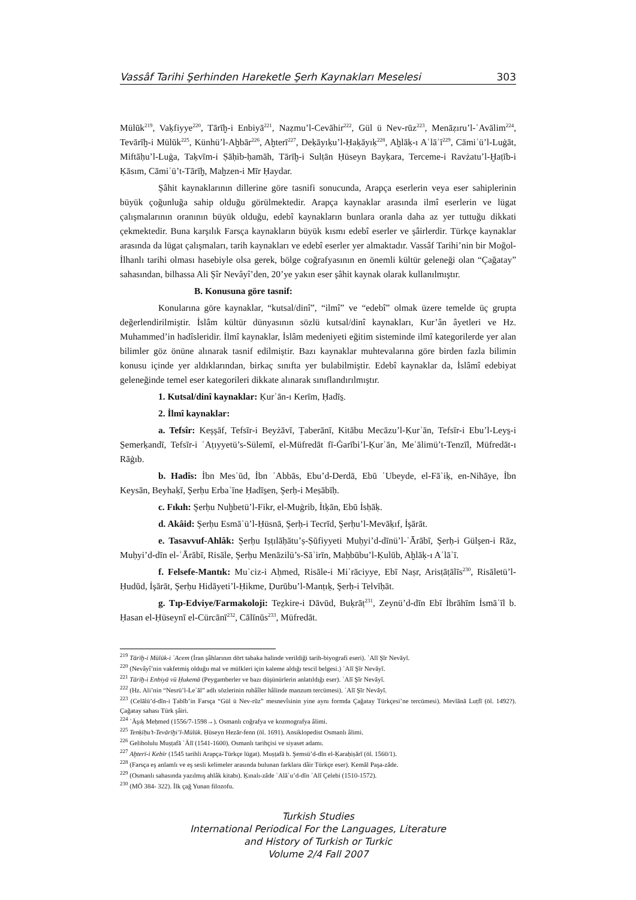Vassâf Tarihi Şerhinden Hareketle Şerh Kaynakları Meselesi 303
Mülūk<sup>219</sup>, Vaḳfiyye<sup>220</sup>, Tārīḫ-i Enbiyā<sup>221</sup>, Naẓmu’l-Cevāhir<sup>222</sup>, Gül ü Nev-rūz<sup>223</sup>, Menāẓıru’l-ʿAvālim<sup>224</sup>, Tevārīḫ-i Mülūk<sup>225</sup>, Künhü’l-Aḫbār<sup>226</sup>, Aḫterī<sup>227</sup>, Deḳāyıḳu’l-Ḥaḳāyıḳ<sup>228</sup>, Aḫlāḳ-ı Aʿlāʾī<sup>229</sup>, Cāmiʿü’l-Luġāt, Miftāḥu’l-Luġa, Taḳvīm-i Ṣāḥib-ḥamāh, Tārīḫ-i Sulṭān Ḥüseyn Bayḳara, Terceme-i Ravżatu’l-Ḫaṭīb-i Ḳāsım, Cāmiʿü’t-Tārīḫ, Maḫzen-i Mīr Ḥaydar.
Şâhit kaynaklarının dillerine göre tasnifi sonucunda, Arapça eserlerin veya eser sahiplerinin büyük çoğunluğa sahip olduğu görülmektedir. Arapça kaynaklar arasında ilmî eserlerin ve lügat çalışmalarının oranının büyük olduğu, edebî kaynakların bunlara oranla daha az yer tuttuğu dikkati çekmektedir. Buna karşılık Farsça kaynakların büyük kısmı edebî eserler ve şâirlerdir. Türkçe kaynaklar arasında da lügat çalışmaları, tarih kaynakları ve edebî eserler yer almaktadır. Vassâf Tarihi’nin bir Moğol-İlhanlı tarihi olması hasebiyle olsa gerek, bölge coğrafyasının en önemli kültür geleneği olan “Çağatay” sahasından, bilhassa Ali Şîr Nevâyî’den, 20’ye yakın eser şâhit kaynak olarak kullanılmıştır.
B. Konusuna göre tasnif:
Konularına göre kaynaklar, “kutsal/dinî”, “ilmî” ve “edebî” olmak üzere temelde üç grupta değerlendirilmiştir. İslâm kültür dünyasının sözlü kutsal/dinî kaynakları, Kur’ân âyetleri ve Hz. Muhammed’in hadîsleridir. İlmî kaynaklar, İslâm medeniyeti eğitim sisteminde ilmî kategorilerde yer alan bilimler göz önüne alınarak tasnif edilmiştir. Bazı kaynaklar muhtevalarına göre birden fazla bilimin konusu içinde yer aldıklarından, birkaç sınıfta yer bulabilmiştir. Edebî kaynaklar da, İslâmî edebiyat geleneğinde temel eser kategorileri dikkate alınarak sınıflandırılmıştır.
1. Kutsal/dinî kaynaklar: Ḳurʾān-ı Kerīm, Ḥadīs̱.
2. İlmî kaynaklar:
a. Tefsîr: Keşşāf, Tefsīr-i Beyżāvī, Ṭaberānī, Kitābu Mecāzu’l-Ḳurʾān, Tefsīr-i Ebu’l-Leys̱-i S̱emerḳandī, Tefsīr-i ʿAṭıyyetü’s-Sülemī, el-Müfredāt fī-Ġarībi’l-Ḳurʾān, Meʿālimü’t-Tenzīl, Müfredāt-ı Rāġıb.
b. Hadîs: İbn Mesʿūd, İbn ʿAbbās, Ebu’d-Derdā, Ebū ʿUbeyde, el-Fāʾiḳ, en-Nihāye, İbn Keysān, Beyhaḳī, Şerḥu Erbaʿīne Ḥadīs̱en, Şerḥ-i Meṣābīḥ.
c. Fıkıh: Şerḥu Nuḫbetü’l-Fikr, el-Muġrib, İtḳān, Ebū İsḥāḳ.
d. Akâid: Şerḥu Esmāʾü’l-Ḥüsnā, Şerḥ-i Tecrīd, Şerḥu’l-Mevāḳıf, İşārāt.
e. Tasavvuf-Ahlâk: Şerḥu Iṣṭılāḥātu’ṣ-Ṣūfiyyeti Muḥyi’d-dīnü’l-ʿĀrābī, Şerḥ-i Gülşen-i Rāz, Muḥyi’d-dīn el-ʿĀrābī, Risāle, Şerḥu Menāzilü’s-Sāʾirīn, Maḥbūbu’l-Ḳulūb, Aḫlāḳ-ı Aʿlāʾī.
f. Felsefe-Mantık: Muʿciz-i Aḥmed, Risāle-i Miʿrāciyye, Ebī Naṣr, Arisṭāṭālīs<sup>230</sup>, Risāletü’l-Ḥudūd, İşārāt, Şerḥu Hidāyeti’l-Ḥikme, Ḍurūbu’l-Manṭıḳ, Şerḥ-i Telvīḥāt.
g. Tıp-Edviye/Farmakoloji: Teẕkire-i Dāvūd, Buḳrāṭ<sup>231</sup>, Zeynü’d-dīn Ebī İbrāhīm İsmāʿīl b. Ḥasan el-Ḥüseynī el-Cürcānī<sup>232</sup>, Cālīnūs<sup>233</sup>, Müfredāt.
<sup>219</sup> Tārīḫ-i Mülūk-i ʿAcem (İran şâhlarının dört tabaka halinde verildiği tarih-biyografi eseri). ʿAlī Şīr Nevāyī.
<sup>220</sup> (Nevâyî’nin vakfetmiş olduğu mal ve mülkleri için kaleme aldığı tescil belgesi.) ʿAlī Şīr Nevāyī.
<sup>221</sup> Tārīḫ-i Enbiyā vü Ḥukemā (Peygamberler ve bazı düşünürlerin anlatıldığı eser). ʿAlī Şīr Nevāyī.
<sup>222</sup> (Hz. Ali’nin “Nesrü’l-Leʾāl” adlı sözlerinin rubâîler hâlinde manzum tercümesi). ʿAlī Şīr Nevāyī.
<sup>223</sup> (Celālü’d-dīn-i Ṭabīb’in Farsça “Gül ü Nev-rūz” mesnevîsinin yine aynı formda Çağatay Türkçesi’ne tercümesi). Mevlānā Luṭfī (öl. 1492?). Çağatay sahası Türk şâiri.
<sup>224</sup> ʿĀşıḳ Meḥmed (1556/7-1598→). Osmanlı coğrafya ve kozmografya âlimi.
<sup>225</sup> Tenḳīḥu’t-Tevārīḫi’l-Mülūk. Ḥüseyn Hezār-fenn (öl. 1691). Ansiklopedist Osmanlı âlimi.
<sup>226</sup> Gelibolulu Muṣṭafā ʿĀlī (1541-1600). Osmanlı tarihçisi ve siyaset adamı.
<sup>227</sup> Aḫterī-i Kebīr (1545 tarihli Arapça-Türkçe lügat). Muṣṭafā b. Şemsü’d-dīn el-Ḳaraḥiṣārī (öl. 1560/1).
<sup>228</sup> (Farsça eş anlamlı ve eş sesli kelimeler arasında bulunan farklara dâir Türkçe eser). Kemāl Paşa-zāde.
<sup>229</sup> (Osmanlı sahasında yazılmış ahlâk kitabı). Ḳınalı-zāde ʿAlāʾu’d-dīn ʿAlī Çelebi (1510-1572).
<sup>230</sup> (MÖ 384- 322). İlk çağ Yunan filozofu.
Turkish Studies
International Periodical For the Languages, Literature
and History of Turkish or Turkic
Volume 2/4 Fall 2007